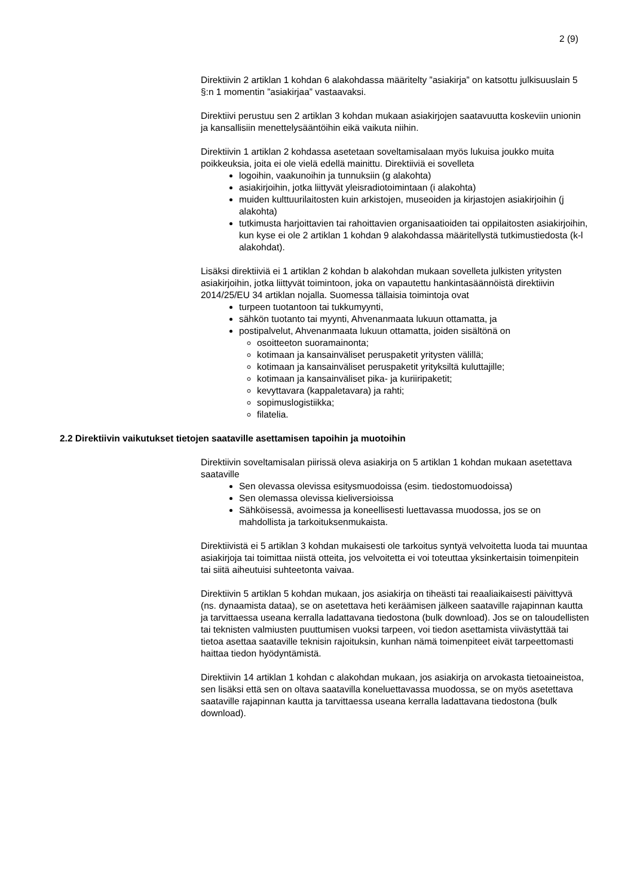2 (9)
Direktiivin 2 artiklan 1 kohdan 6 alakohdassa määritelty ”asiakirja” on katsottu julkisuuslain 5 §:n 1 momentin ”asiakirjaa” vastaavaksi.
Direktiivi perustuu sen 2 artiklan 3 kohdan mukaan asiakirjojen saatavuutta koskeviin unionin ja kansallisiin menettelysääntöihin eikä vaikuta niihin.
Direktiivin 1 artiklan 2 kohdassa asetetaan soveltamisalaan myös lukuisa joukko muita poikkeuksia, joita ei ole vielä edellä mainittu. Direktiiviä ei sovelleta
logoihin, vaakunoihin ja tunnuksiin (g alakohta)
asiakirjoihin, jotka liittyvät yleisradiotoimintaan (i alakohta)
muiden kulttuurilaitosten kuin arkistojen, museoiden ja kirjastojen asiakirjoihin (j alakohta)
tutkimusta harjoittavien tai rahoittavien organisaatioiden tai oppilaitosten asiakirjoihin, kun kyse ei ole 2 artiklan 1 kohdan 9 alakohdassa määritellystä tutkimustiedosta (k-l alakohdat).
Lisäksi direktiiviä ei 1 artiklan 2 kohdan b alakohdan mukaan sovelleta julkisten yritysten asiakirjoihin, jotka liittyvät toimintoon, joka on vapautettu hankintasäännöistä direktiivin 2014/25/EU 34 artiklan nojalla. Suomessa tällaisia toimintoja ovat
turpeen tuotantoon tai tukkumyynti,
sähkön tuotanto tai myynti, Ahvenanmaata lukuun ottamatta, ja
postipalvelut, Ahvenanmaata lukuun ottamatta, joiden sisältönä on
osoitteeton suoramainonta;
kotimaan ja kansainväliset peruspaketit yritysten välillä;
kotimaan ja kansainväliset peruspaketit yrityksiltä kuluttajille;
kotimaan ja kansainväliset pika- ja kuriiripaketit;
kevyttavara (kappaletavara) ja rahti;
sopimuslogistiikka;
filatelia.
2.2 Direktiivin vaikutukset tietojen saataville asettamisen tapoihin ja muotoihin
Direktiivin soveltamisalan piirissä oleva asiakirja on 5 artiklan 1 kohdan mukaan asetettava saataville
Sen olevassa olevissa esitysmuodoissa (esim. tiedostomuodoissa)
Sen olemassa olevissa kieliversioissa
Sähköisessä, avoimessa ja koneellisesti luettavassa muodossa, jos se on mahdollista ja tarkoituksenmukaista.
Direktiivistä ei 5 artiklan 3 kohdan mukaisesti ole tarkoitus syntyä velvoitetta luoda tai muuntaa asiakirjoja tai toimittaa niistä otteita, jos velvoitetta ei voi toteuttaa yksinkertaisin toimenpitein tai siitä aiheutuisi suhteetonta vaivaa.
Direktiivin 5 artiklan 5 kohdan mukaan, jos asiakirja on tiheästi tai reaaliaikaisesti päivittyvä (ns. dynaamista dataa), se on asetettava heti keräämisen jälkeen saataville rajapinnan kautta ja tarvittaessa useana kerralla ladattavana tiedostona (bulk download). Jos se on taloudellisten tai teknisten valmiusten puuttumisen vuoksi tarpeen, voi tiedon asettamista viivästyttää tai tietoa asettaa saataville teknisin rajoituksin, kunhan nämä toimenpiteet eivät tarpeettomasti haittaa tiedon hyödyntämistä.
Direktiivin 14 artiklan 1 kohdan c alakohdan mukaan, jos asiakirja on arvokasta tietoaineistoa, sen lisäksi että sen on oltava saatavilla koneluettavassa muodossa, se on myös asetettava saataville rajapinnan kautta ja tarvittaessa useana kerralla ladattavana tiedostona (bulk download).